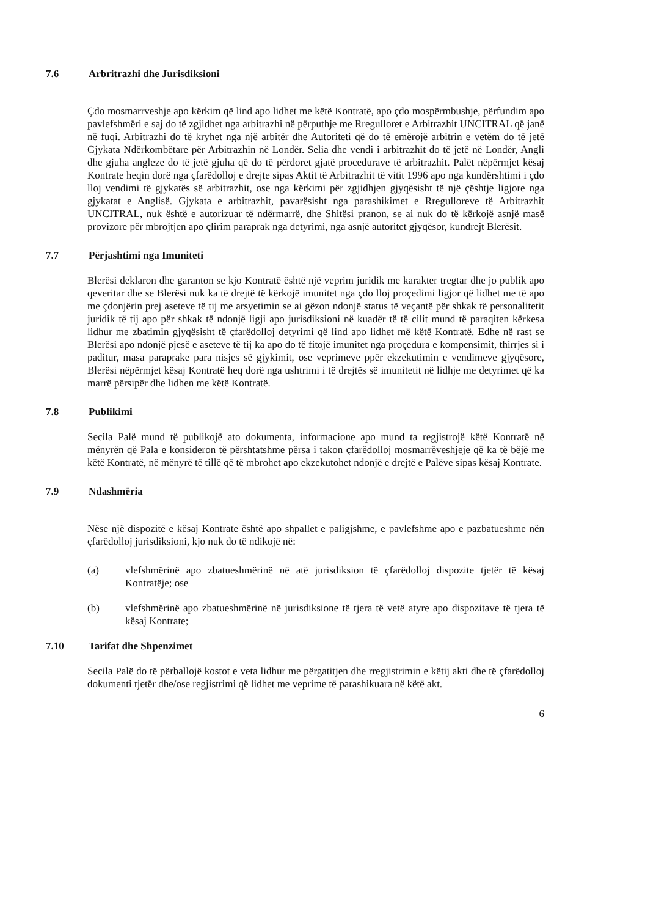7.6 Arbritrazhi dhe Jurisdiksioni
Çdo mosmarrveshje apo kërkim që lind apo lidhet me këtë Kontratë, apo çdo mospërmbushje, përfundim apo pavlefshmëri e saj do të zgjidhet nga arbitrazhi në përputhje me Rregulloret e Arbitrazhit UNCITRAL që janë në fuqi. Arbitrazhi do të kryhet nga një arbitër dhe Autoriteti që do të emërojë arbitrin e vetëm do të jetë Gjykata Ndërkombëtare për Arbitrazhin në Londër. Selia dhe vendi i arbitrazhit do të jetë në Londër, Angli dhe gjuha angleze do të jetë gjuha që do të përdoret gjatë procedurave të arbitrazhit. Palët nëpërmjet kësaj Kontrate heqin dorë nga çfarëdolloj e drejte sipas Aktit të Arbitrazhit të vitit 1996 apo nga kundërshtimi i çdo lloj vendimi të gjykatës së arbitrazhit, ose nga kërkimi për zgjidhjen gjyqësisht të një çështje ligjore nga gjykatat e Anglisë. Gjykata e arbitrazhit, pavarësisht nga parashikimet e Rregulloreve të Arbitrazhit UNCITRAL, nuk është e autorizuar të ndërmarrë, dhe Shitësi pranon, se ai nuk do të kërkojë asnjë masë provizore për mbrojtjen apo çlirim paraprak nga detyrimi, nga asnjë autoritet gjyqësor, kundrejt Blerësit.
7.7 Përjashtimi nga Imuniteti
Blerësi deklaron dhe garanton se kjo Kontratë është një veprim juridik me karakter tregtar dhe jo publik apo qeveritar dhe se Blerësi nuk ka të drejtë të kërkojë imunitet nga çdo lloj proçedimi ligjor që lidhet me të apo me çdonjërin prej aseteve të tij me arsyetimin se ai gëzon ndonjë status të veçantë për shkak të personalitetit juridik të tij apo për shkak të ndonjë ligji apo jurisdiksioni në kuadër të të cilit mund të paraqiten kërkesa lidhur me zbatimin gjyqësisht të çfarëdolloj detyrimi që lind apo lidhet më këtë Kontratë. Edhe në rast se Blerësi apo ndonjë pjesë e aseteve të tij ka apo do të fitojë imunitet nga proçedura e kompensimit, thirrjes si i paditur, masa paraprake para nisjes së gjykimit, ose veprimeve ppër ekzekutimin e vendimeve gjyqësore, Blerësi nëpërmjet kësaj Kontratë heq dorë nga ushtrimi i të drejtës së imunitetit në lidhje me detyrimet që ka marrë përsipër dhe lidhen me këtë Kontratë.
7.8 Publikimi
Secila Palë mund të publikojë ato dokumenta, informacione apo mund ta regjistrojë këtë Kontratë në mënyrën që Pala e konsideron të përshtatshme përsa i takon çfarëdolloj mosmarrëveshjeje që ka të bëjë me këtë Kontratë, në mënyrë të tillë që të mbrohet apo ekzekutohet ndonjë e drejtë e Palëve sipas kësaj Kontrate.
7.9 Ndashmëria
Nëse një dispozitë e kësaj Kontrate është apo shpallet e paligjshme, e pavlefshme apo e pazbatueshme nën çfarëdolloj jurisdiksioni, kjo nuk do të ndikojë në:
(a) vlefshmërinë apo zbatueshmërinë në atë jurisdiksion të çfarëdolloj dispozite tjetër të kësaj Kontratëje; ose
(b) vlefshmërinë apo zbatueshmërinë në jurisdiksione të tjera të vetë atyre apo dispozitave të tjera të kësaj Kontrate;
7.10 Tarifat dhe Shpenzimet
Secila Palë do të përballojë kostot e veta lidhur me përgatitjen dhe rregjistrimin e këtij akti dhe të çfarëdolloj dokumenti tjetër dhe/ose regjistrimi që lidhet me veprime të parashikuara në këtë akt.
6